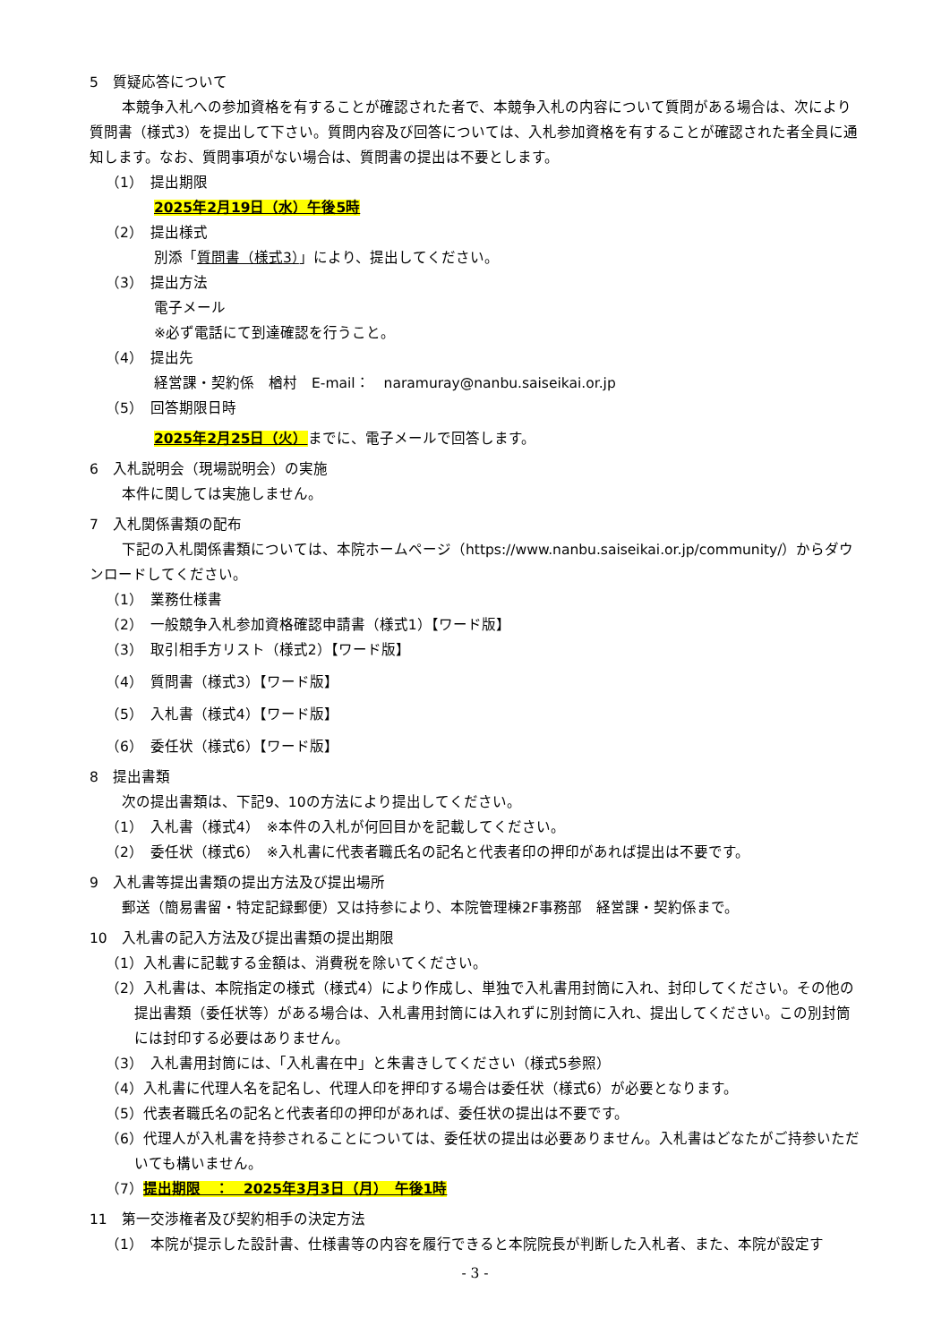5　質疑応答について
本競争入札への参加資格を有することが確認された者で、本競争入札の内容について質問がある場合は、次により質問書（様式3）を提出して下さい。質問内容及び回答については、入札参加資格を有することが確認された者全員に通知します。なお、質問事項がない場合は、質問書の提出は不要とします。
（1）　提出期限
2025年2月19日（水）午後5時
（2）　提出様式
別添「質問書（様式3）」により、提出してください。
（3）　提出方法
電子メール
※必ず電話にて到達確認を行うこと。
（4）　提出先
経営課・契約係　楢村　E-mail：　naramuray@nanbu.saiseikai.or.jp
（5）　回答期限日時
2025年2月25日（火）までに、電子メールで回答します。
6　入札説明会（現場説明会）の実施
本件に関しては実施しません。
7　入札関係書類の配布
下記の入札関係書類については、本院ホームページ（https://www.nanbu.saiseikai.or.jp/community/）からダウンロードしてください。
（1）　業務仕様書
（2）　一般競争入札参加資格確認申請書（様式1）【ワード版】
（3）　取引相手方リスト（様式2）【ワード版】
（4）　質問書（様式3）【ワード版】
（5）　入札書（様式4）【ワード版】
（6）　委任状（様式6）【ワード版】
8　提出書類
次の提出書類は、下記9、10の方法により提出してください。
（1）　入札書（様式4）　※本件の入札が何回目かを記載してください。
（2）　委任状（様式6）　※入札書に代表者職氏名の記名と代表者印の押印があれば提出は不要です。
9　入札書等提出書類の提出方法及び提出場所
郵送（簡易書留・特定記録郵便）又は持参により、本院管理棟2F事務部　経営課・契約係まで。
10　入札書の記入方法及び提出書類の提出期限
（1）入札書に記載する金額は、消費税を除いてください。
（2）入札書は、本院指定の様式（様式4）により作成し、単独で入札書用封筒に入れ、封印してください。その他の提出書類（委任状等）がある場合は、入札書用封筒には入れずに別封筒に入れ、提出してください。この別封筒には封印する必要はありません。
（3）　入札書用封筒には、「入札書在中」と朱書きしてください（様式5参照）
（4）入札書に代理人名を記名し、代理人印を押印する場合は委任状（様式6）が必要となります。
（5）代表者職氏名の記名と代表者印の押印があれば、委任状の提出は不要です。
（6）代理人が入札書を持参されることについては、委任状の提出は必要ありません。入札書はどなたがご持参いただいても構いません。
（7）提出期限　：　2025年3月3日（月）　午後1時
11　第一交渉権者及び契約相手の決定方法
（1）　本院が提示した設計書、仕様書等の内容を履行できると本院院長が判断した入札者、また、本院が設定す
- 3 -